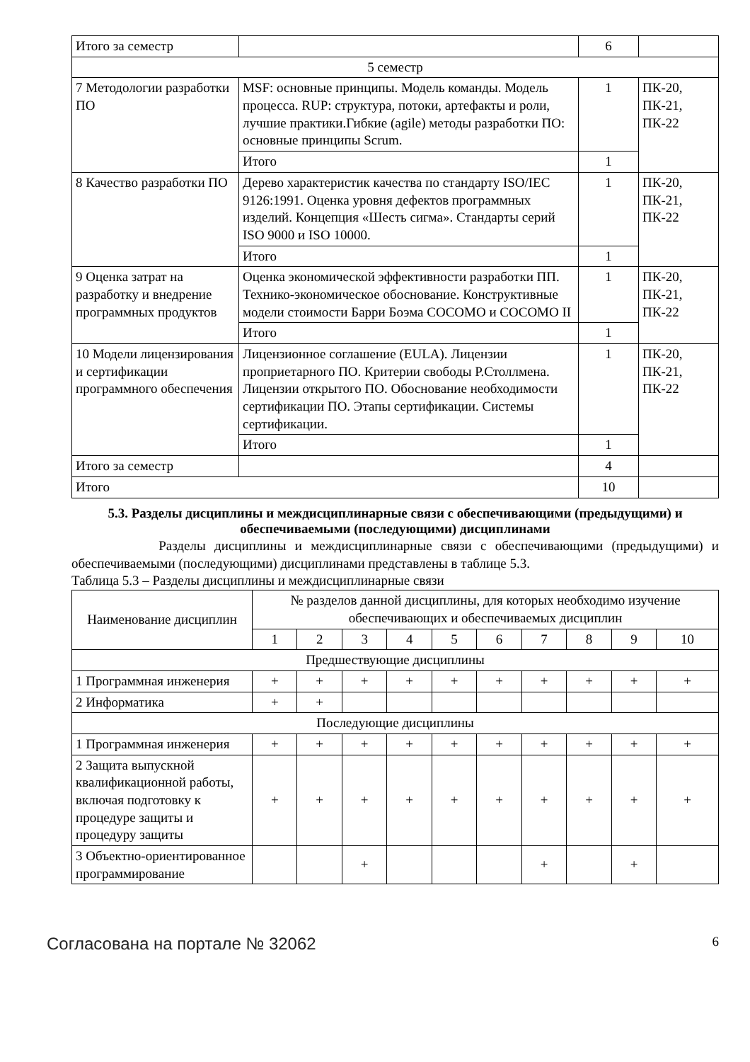| Итого за семестр | | 6 | |
| 5 семестр | | | |
| 7 Методологии разработки ПО | MSF: основные принципы. Модель команды. Модель процесса. RUP: структура, потоки, артефакты и роли, лучшие практики.Гибкие (agile) методы разработки ПО: основные принципы Scrum. | 1 | ПК-20, ПК-21, ПК-22 |
| | Итого | 1 | |
| 8 Качество разработки ПО | Дерево характеристик качества по стандарту ISO/IEC 9126:1991. Оценка уровня дефектов программных изделий. Концепция «Шесть сигма». Стандарты серий ISO 9000 и ISO 10000. | 1 | ПК-20, ПК-21, ПК-22 |
| | Итого | 1 | |
| 9 Оценка затрат на разработку и внедрение программных продуктов | Оценка экономической эффективности разработки ПП. Технико-экономическое обоснование. Конструктивные модели стоимости Барри Боэма COCOMO и COCOMO II | 1 | ПК-20, ПК-21, ПК-22 |
| | Итого | 1 | |
| 10 Модели лицензирования и сертификации программного обеспечения | Лицензионное соглашение (EULA). Лицензии проприетарного ПО. Критерии свободы Р.Столлмена. Лицензии открытого ПО. Обоснование необходимости сертификации ПО. Этапы сертификации. Системы сертификации. | 1 | ПК-20, ПК-21, ПК-22 |
| | Итого | 1 | |
| Итого за семестр | | 4 | |
| Итого | | 10 | |
5.3. Разделы дисциплины и междисциплинарные связи с обеспечивающими (предыдущими) и обеспечиваемыми (последующими) дисциплинами
Разделы дисциплины и междисциплинарные связи с обеспечивающими (предыдущими) и обеспечиваемыми (последующими) дисциплинами представлены в таблице 5.3.
Таблица 5.3 – Разделы дисциплины и междисциплинарные связи
| Наименование дисциплин | № разделов данной дисциплины, для которых необходимо изучение обеспечивающих и обеспечиваемых дисциплин | | | | | | | | | |
| --- | --- | --- | --- | --- | --- | --- | --- | --- | --- | --- |
| | 1 | 2 | 3 | 4 | 5 | 6 | 7 | 8 | 9 | 10 |
| Предшествующие дисциплины | | | | | | | | | | |
| 1 Программная инженерия | + | + | + | + | + | + | + | + | + | + |
| 2 Информатика | + | + | | | | | | | | |
| Последующие дисциплины | | | | | | | | | | |
| 1 Программная инженерия | + | + | + | + | + | + | + | + | + | + |
| 2 Защита выпускной квалификационной работы, включая подготовку к процедуре защиты и процедуру защиты | + | + | + | + | + | + | + | + | + | + |
| 3 Объектно-ориентированное программирование | | | + | | | | + | | + | |
Согласована на портале № 32062 6